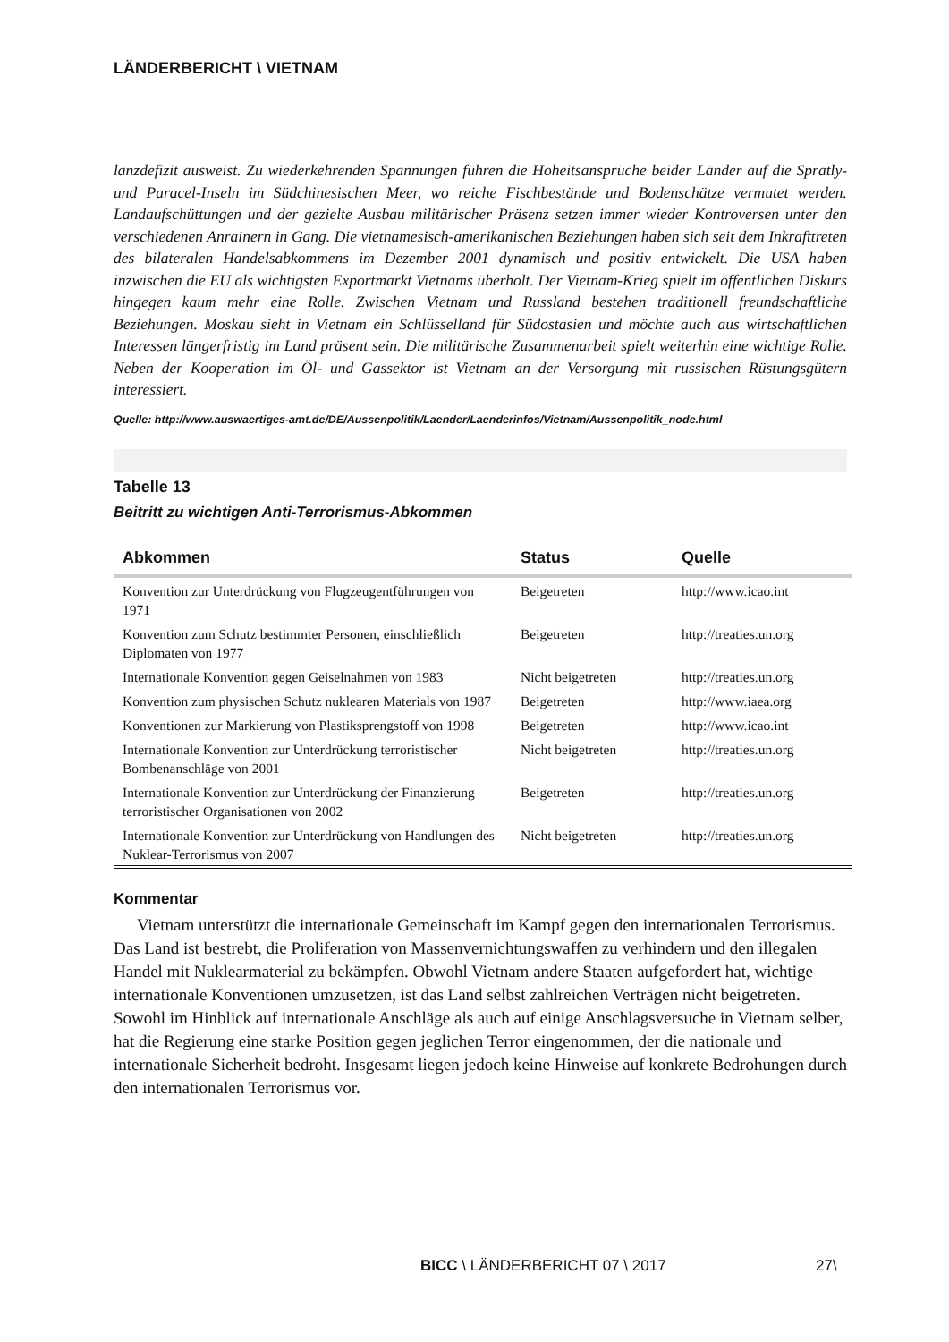LÄNDERBERICHT \ VIETNAM
lanzdefizit ausweist. Zu wiederkehrenden Spannungen führen die Hoheitsansprüche beider Länder auf die Spratly- und Paracel-Inseln im Südchinesischen Meer, wo reiche Fischbestände und Bodenschätze vermutet werden. Landaufschüttungen und der gezielte Ausbau militärischer Präsenz setzen immer wieder Kontroversen unter den verschiedenen Anrainern in Gang. Die vietnamesisch-amerikanischen Beziehungen haben sich seit dem Inkrafttreten des bilateralen Handelsabkommens im Dezember 2001 dynamisch und positiv entwickelt. Die USA haben inzwischen die EU als wichtigsten Exportmarkt Vietnams überholt. Der Vietnam-Krieg spielt im öffentlichen Diskurs hingegen kaum mehr eine Rolle. Zwischen Vietnam und Russland bestehen traditionell freundschaftliche Beziehungen. Moskau sieht in Vietnam ein Schlüsselland für Südostasien und möchte auch aus wirtschaftlichen Interessen längerfristig im Land präsent sein. Die militärische Zusammenarbeit spielt weiterhin eine wichtige Rolle. Neben der Kooperation im Öl- und Gassektor ist Vietnam an der Versorgung mit russischen Rüstungsgütern interessiert.
Quelle: http://www.auswaertiges-amt.de/DE/Aussenpolitik/Laender/Laenderinfos/Vietnam/Aussenpolitik_node.html
Tabelle 13
Beitritt zu wichtigen Anti-Terrorismus-Abkommen
| Abkommen | Status | Quelle |
| --- | --- | --- |
| Konvention zur Unterdrückung von Flugzeugentführungen von 1971 | Beigetreten | http://www.icao.int |
| Konvention zum Schutz bestimmter Personen, einschließlich Diplomaten von 1977 | Beigetreten | http://treaties.un.org |
| Internationale Konvention gegen Geiselnahmen von 1983 | Nicht beigetreten | http://treaties.un.org |
| Konvention zum physischen Schutz nuklearen Materials von 1987 | Beigetreten | http://www.iaea.org |
| Konventionen zur Markierung von Plastiksprengstoff von 1998 | Beigetreten | http://www.icao.int |
| Internationale Konvention zur Unterdrückung terroristischer Bombenanschläge von 2001 | Nicht beigetreten | http://treaties.un.org |
| Internationale Konvention zur Unterdrückung der Finanzierung terroristischer Organisationen von 2002 | Beigetreten | http://treaties.un.org |
| Internationale Konvention zur Unterdrückung von Handlungen des Nuklear-Terrorismus von 2007 | Nicht beigetreten | http://treaties.un.org |
Kommentar
Vietnam unterstützt die internationale Gemeinschaft im Kampf gegen den internationalen Terrorismus. Das Land ist bestrebt, die Proliferation von Massenvernichtungswaffen zu verhindern und den illegalen Handel mit Nuklearmaterial zu bekämpfen. Obwohl Vietnam andere Staaten aufgefordert hat, wichtige internationale Konventionen umzusetzen, ist das Land selbst zahlreichen Verträgen nicht beigetreten. Sowohl im Hinblick auf internationale Anschläge als auch auf einige Anschlagsversuche in Vietnam selber, hat die Regierung eine starke Position gegen jeglichen Terror eingenommen, der die nationale und internationale Sicherheit bedroht. Insgesamt liegen jedoch keine Hinweise auf konkrete Bedrohungen durch den internationalen Terrorismus vor.
BICC \ LÄNDERBERICHT 07 \ 2017 27\